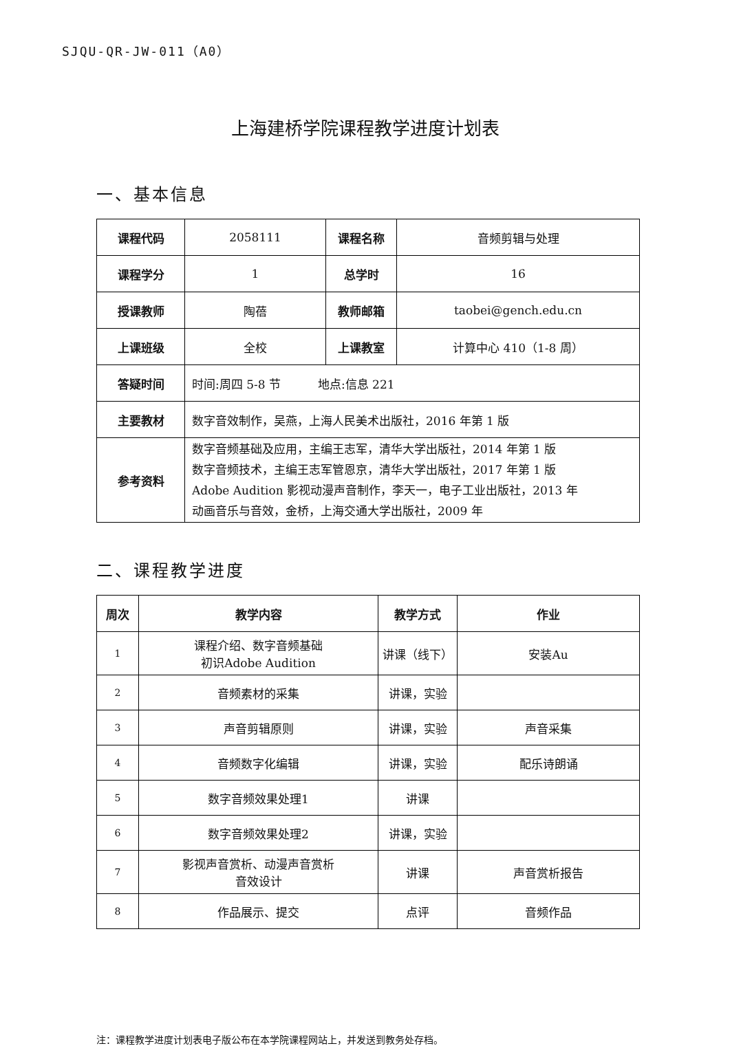SJQU-QR-JW-011（A0）
上海建桥学院课程教学进度计划表
一、基本信息
| 课程代码 | 2058111 | 课程名称 | 音频剪辑与处理 |
| 课程学分 | 1 | 总学时 | 16 |
| 授课教师 | 陶蓓 | 教师邮箱 | taobei@gench.edu.cn |
| 上课班级 | 全校 | 上课教室 | 计算中心 410（1-8 周） |
| 答疑时间 | 时间:周四 5-8 节 地点:信息 221 | | |
| 主要教材 | 数字音效制作，吴燕，上海人民美术出版社，2016 年第 1 版 | | |
| 参考资料 | 数字音频基础及应用，主编王志军，清华大学出版社，2014 年第 1 版 数字音频技术，主编王志军管恩京，清华大学出版社，2017 年第 1 版 Adobe Audition 影视动漫声音制作，李天一，电子工业出版社，2013 年 动画音乐与音效，金桥，上海交通大学出版社，2009 年 | | |
二、课程教学进度
| 周次 | 教学内容 | 教学方式 | 作业 |
| --- | --- | --- | --- |
| 1 | 课程介绍、数字音频基础 初识Adobe Audition | 讲课（线下） | 安装Au |
| 2 | 音频素材的采集 | 讲课，实验 | |
| 3 | 声音剪辑原则 | 讲课，实验 | 声音采集 |
| 4 | 音频数字化编辑 | 讲课，实验 | 配乐诗朗诵 |
| 5 | 数字音频效果处理1 | 讲课 | |
| 6 | 数字音频效果处理2 | 讲课，实验 | |
| 7 | 影视声音赏析、动漫声音赏析 音效设计 | 讲课 | 声音赏析报告 |
| 8 | 作品展示、提交 | 点评 | 音频作品 |
注：课程教学进度计划表电子版公布在本学院课程网站上，并发送到教务处存档。